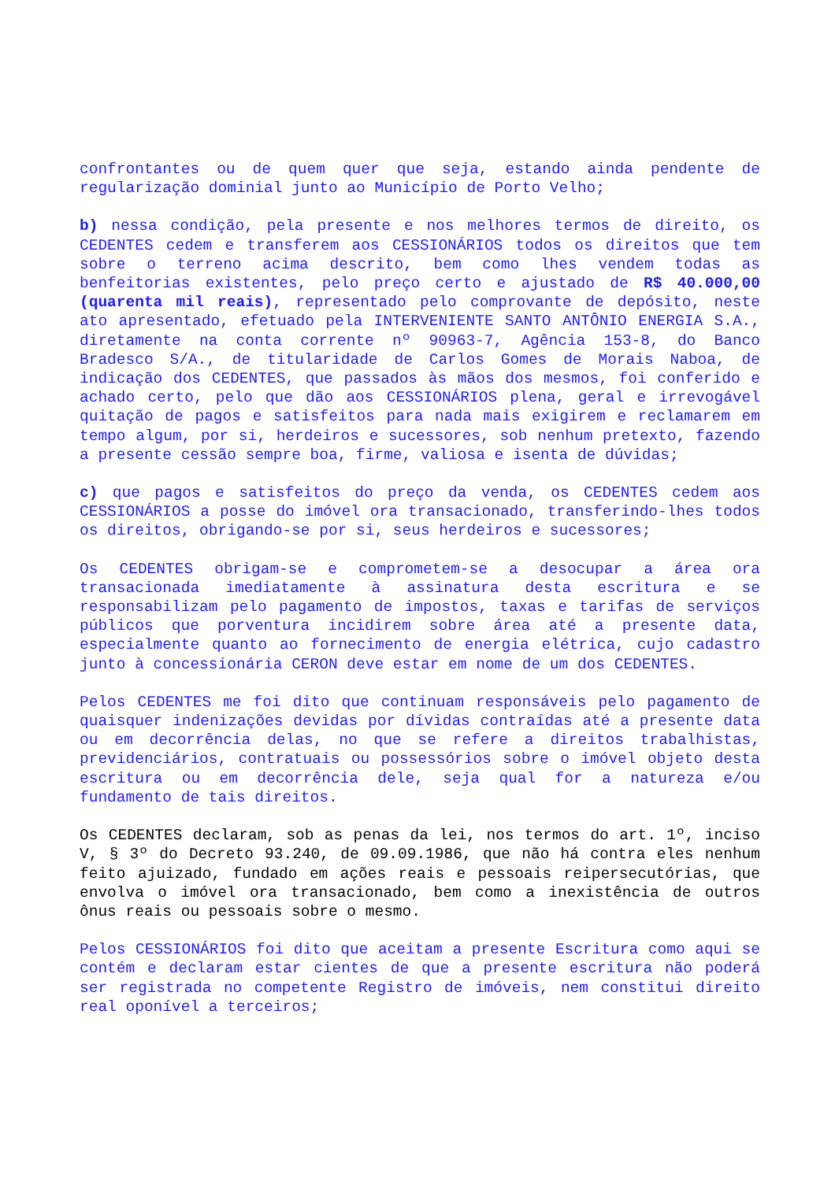confrontantes ou de quem quer que seja, estando ainda pendente de regularização dominial junto ao Município de Porto Velho;
b) nessa condição, pela presente e nos melhores termos de direito, os CEDENTES cedem e transferem aos CESSIONÁRIOS todos os direitos que tem sobre o terreno acima descrito, bem como lhes vendem todas as benfeitorias existentes, pelo preço certo e ajustado de R$ 40.000,00 (quarenta mil reais), representado pelo comprovante de depósito, neste ato apresentado, efetuado pela INTERVENIENTE SANTO ANTÔNIO ENERGIA S.A., diretamente na conta corrente nº 90963-7, Agência 153-8, do Banco Bradesco S/A., de titularidade de Carlos Gomes de Morais Naboa, de indicação dos CEDENTES, que passados às mãos dos mesmos, foi conferido e achado certo, pelo que dão aos CESSIONÁRIOS plena, geral e irrevogável quitação de pagos e satisfeitos para nada mais exigirem e reclamarem em tempo algum, por si, herdeiros e sucessores, sob nenhum pretexto, fazendo a presente cessão sempre boa, firme, valiosa e isenta de dúvidas;
c) que pagos e satisfeitos do preço da venda, os CEDENTES cedem aos CESSIONÁRIOS a posse do imóvel ora transacionado, transferindo-lhes todos os direitos, obrigando-se por si, seus herdeiros e sucessores;
Os CEDENTES obrigam-se e comprometem-se a desocupar a área ora transacionada imediatamente à assinatura desta escritura e se responsabilizam pelo pagamento de impostos, taxas e tarifas de serviços públicos que porventura incidirem sobre área até a presente data, especialmente quanto ao fornecimento de energia elétrica, cujo cadastro junto à concessionária CERON deve estar em nome de um dos CEDENTES.
Pelos CEDENTES me foi dito que continuam responsáveis pelo pagamento de quaisquer indenizações devidas por dívidas contraídas até a presente data ou em decorrência delas, no que se refere a direitos trabalhistas, previdenciários, contratuais ou possessórios sobre o imóvel objeto desta escritura ou em decorrência dele, seja qual for a natureza e/ou fundamento de tais direitos.
Os CEDENTES declaram, sob as penas da lei, nos termos do art. 1º, inciso V, § 3º do Decreto 93.240, de 09.09.1986, que não há contra eles nenhum feito ajuizado, fundado em ações reais e pessoais reipersecutórias, que envolva o imóvel ora transacionado, bem como a inexistência de outros ônus reais ou pessoais sobre o mesmo.
Pelos CESSIONÁRIOS foi dito que aceitam a presente Escritura como aqui se contém e declaram estar cientes de que a presente escritura não poderá ser registrada no competente Registro de imóveis, nem constitui direito real oponível a terceiros;